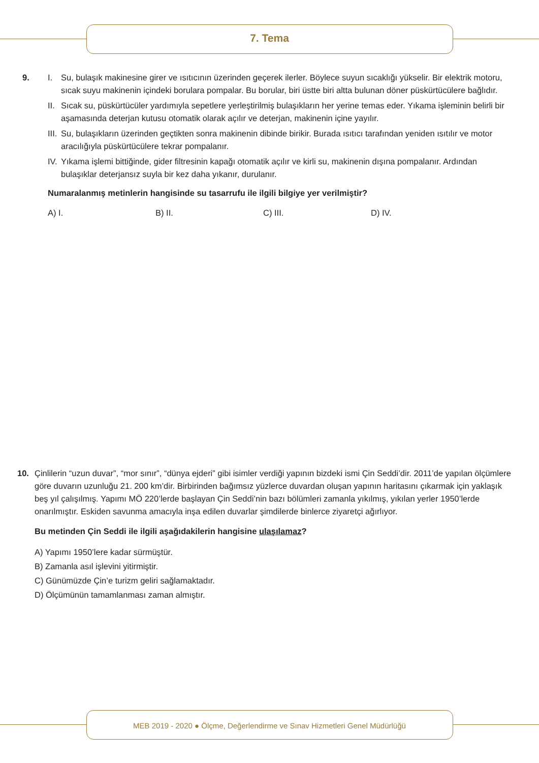7. Tema
9. I. Su, bulaşık makinesine girer ve ısıtıcının üzerinden geçerek ilerler. Böylece suyun sıcaklığı yükselir. Bir elektrik motoru, sıcak suyu makinenin içindeki borulara pompalar. Bu borular, biri üstte biri altta bulunan döner püskürtücülere bağlıdır.
II. Sıcak su, püskürtücüler yardımıyla sepetlere yerleştirilmiş bulaşıkların her yerine temas eder. Yıkama işleminin belirli bir aşamasında deterjan kutusu otomatik olarak açılır ve deterjan, makinenin içine yayılır.
III. Su, bulaşıkların üzerinden geçtikten sonra makinenin dibinde birikir. Burada ısıtıcı tarafından yeniden ısıtılır ve motor aracılığıyla püskürtücülere tekrar pompalanır.
IV. Yıkama işlemi bittiğinde, gider filtresinin kapağı otomatik açılır ve kirli su, makinenin dışına pompalanır. Ardından bulaşıklar deterjansız suyla bir kez daha yıkanır, durulanır.
Numaralanmış metinlerin hangisinde su tasarrufu ile ilgili bilgiye yer verilmiştir?
A) I. B) II. C) III. D) IV.
10. Çinlilerin “uzun duvar”, “mor sınır”, “dünya ejderi” gibi isimler verdiği yapının bizdeki ismi Çin Seddi’dir. 2011’de yapılan ölçümlere göre duvarın uzunluğu 21. 200 km’dir. Birbirinden bağımsız yüzlerce duvardan oluşan yapının haritasını çıkarmak için yaklaşık beş yıl çalışılmış. Yapımı MÖ 220’lerde başlayan Çin Seddi’nin bazı bölümleri zamanla yıkılmış, yıkılan yerler 1950’lerde onarılmıştır. Eskiden savunma amacıyla inşa edilen duvarlar şimdilerde binlerce ziyaretçi ağırlıyor.
Bu metinden Çin Seddi ile ilgili aşağıdakilerin hangisine ulaşılamaz?
A) Yapımı 1950’lere kadar sürmüştür.
B) Zamanla asıl işlevini yitirmiştir.
C) Günümüzde Çin’e turizm geliri sağlamaktadır.
D) Ölçümünün tamamlanması zaman almıştır.
MEB 2019 - 2020 ● Ölçme, Değerlendirme ve Sınav Hizmetleri Genel Müdürlüğü